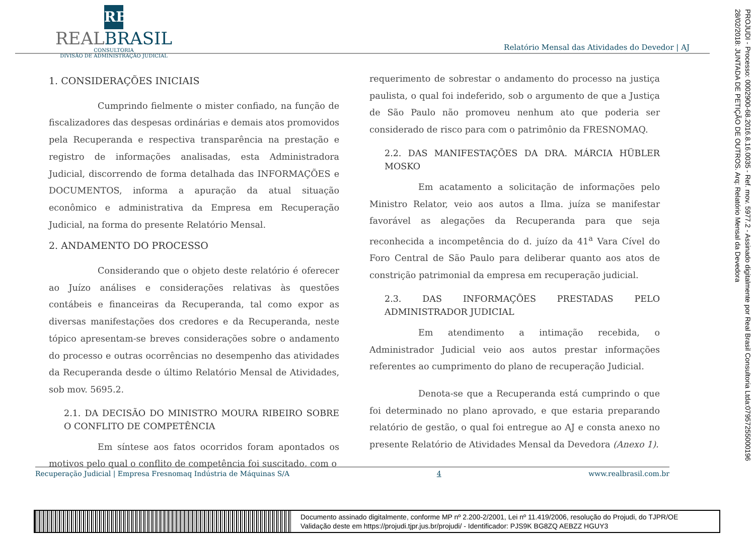RB
REALBRASIL
CONSULTORIA
DIVISÃO DE ADMINISTRAÇÃO JUDICIAL
Relatório Mensal das Atividades do Devedor | AJ
1. CONSIDERAÇÕES INICIAIS
Cumprindo fielmente o mister confiado, na função de fiscalizadores das despesas ordinárias e demais atos promovidos pela Recuperanda e respectiva transparência na prestação e registro de informações analisadas, esta Administradora Judicial, discorrendo de forma detalhada das INFORMAÇÕES e DOCUMENTOS, informa a apuração da atual situação econômico e administrativa da Empresa em Recuperação Judicial, na forma do presente Relatório Mensal.
2. ANDAMENTO DO PROCESSO
Considerando que o objeto deste relatório é oferecer ao Juízo análises e considerações relativas às questões contábeis e financeiras da Recuperanda, tal como expor as diversas manifestações dos credores e da Recuperanda, neste tópico apresentam-se breves considerações sobre o andamento do processo e outras ocorrências no desempenho das atividades da Recuperanda desde o último Relatório Mensal de Atividades, sob mov. 5695.2.
2.1. DA DECISÃO DO MINISTRO MOURA RIBEIRO SOBRE O CONFLITO DE COMPETÊNCIA
Em síntese aos fatos ocorridos foram apontados os motivos pelo qual o conflito de competência foi suscitado, com o
requerimento de sobrestar o andamento do processo na justiça paulista, o qual foi indeferido, sob o argumento de que a Justiça de São Paulo não promoveu nenhum ato que poderia ser considerado de risco para com o patrimônio da FRESNOMAQ.
2.2. DAS MANIFESTAÇÕES DA DRA. MÁRCIA HÜBLER MOSKO
Em acatamento a solicitação de informações pelo Ministro Relator, veio aos autos a Ilma. juíza se manifestar favorável as alegações da Recuperanda para que seja reconhecida a incompetência do d. juízo da 41<sup>a</sup> Vara Cível do Foro Central de São Paulo para deliberar quanto aos atos de constrição patrimonial da empresa em recuperação judicial.
2.3. DAS INFORMAÇÕES PRESTADAS PELO ADMINISTRADOR JUDICIAL
Em atendimento a intimação recebida, o Administrador Judicial veio aos autos prestar informações referentes ao cumprimento do plano de recuperação Judicial.
Denota-se que a Recuperanda está cumprindo o que foi determinado no plano aprovado, e que estaria preparando relatório de gestão, o qual foi entregue ao AJ e consta anexo no presente Relatório de Atividades Mensal da Devedora (Anexo 1).
PROJUDI - Processo: 0002900-68.2016.8.16.0035 - Ref. mov. 5977.2 - Assinado digitalmente por Real Brasil Consultoria Ltda:07957255000196
28/02/2018: JUNTADA DE PETIÇÃO DE OUTROS. Arq: Relatório Mensal da Devedora
Recuperação Judicial | Empresa Fresnomaq Indústria de Máquinas S/A 4 www.realbrasil.com.br
Documento assinado digitalmente, conforme MP nº 2.200-2/2001, Lei nº 11.419/2006, resolução do Projudi, do TJPR/OE
Validação deste em https://projudi.tjpr.jus.br/projudi/ - Identificador: PJS9K BG8ZQ AEBZZ HGUY3